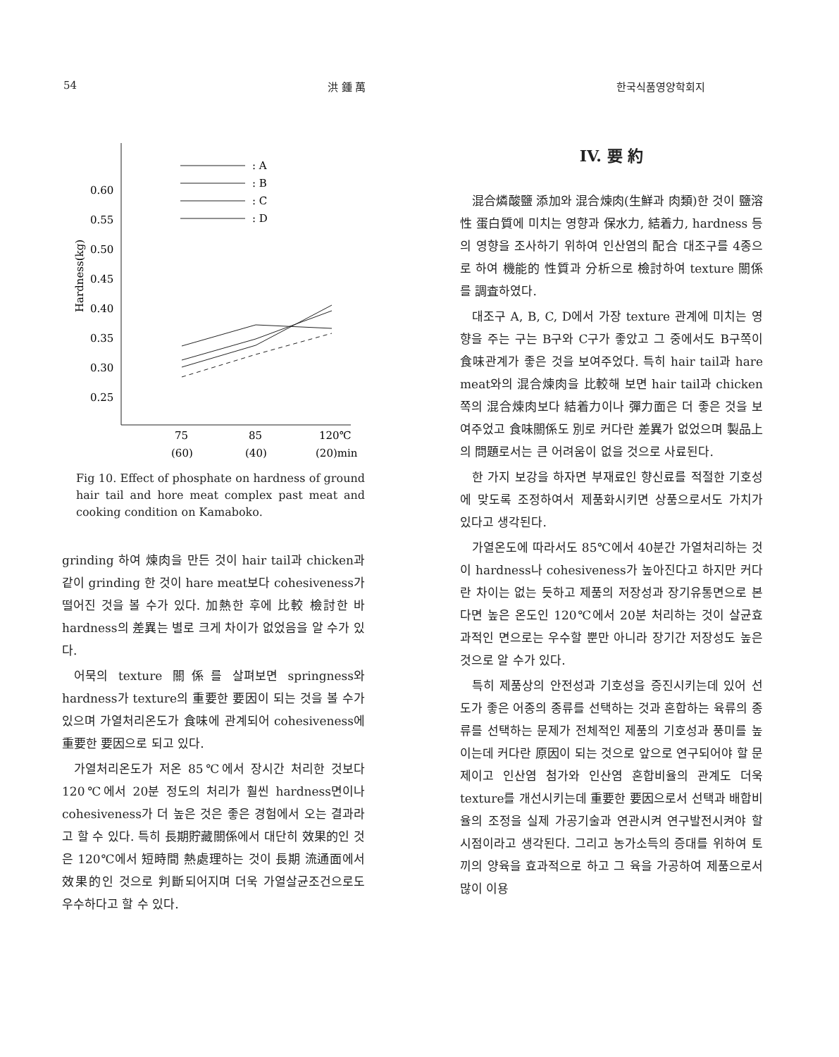54 洪 鍾 萬 한국식품영양학회지
Hardness(kg)
0.60
0.55
0.50
0.45
0.40
0.35
0.30
0.25
: A
: B
: C
: D
75
85
120℃
(60)
(40)
(20)min
Fig 10. Effect of phosphate on hardness of ground hair tail and hore meat complex past meat and cooking condition on Kamaboko.
grinding 하여 煉肉을 만든 것이 hair tail과 chicken과 같이 grinding 한 것이 hare meat보다 cohesiveness가 떨어진 것을 볼 수가 있다. 加熱한 후에 比較 檢討한 바 hardness의 差異는 별로 크게 차이가 없었음을 알 수가 있다.
어묵의 texture 關係를 살펴보면 springness와 hardness가 texture의 重要한 要因이 되는 것을 볼 수가 있으며 가열처리온도가 食味에 관계되어 cohesiveness에 重要한 要因으로 되고 있다.
가열처리온도가 저온 85℃에서 장시간 처리한 것보다 120℃에서 20분 정도의 처리가 훨씬 hardness면이나 cohesiveness가 더 높은 것은 좋은 경험에서 오는 결과라고 할 수 있다. 특히 長期貯藏關係에서 대단히 效果的인 것은 120℃에서 短時間 熱處理하는 것이 長期 流通面에서 效果的인 것으로 判斷되어지며 더욱 가열살균조건으로도 우수하다고 할 수 있다.
IV. 要 約
混合燐酸鹽 添加와 混合煉肉(生鮮과 肉類)한 것이 鹽溶性 蛋白質에 미치는 영향과 保水力, 結着力, hardness 등의 영향을 조사하기 위하여 인산염의 配合 대조구를 4종으로 하여 機能的 性質과 分析으로 檢討하여 texture 關係를 調査하였다.
대조구 A, B, C, D에서 가장 texture 관계에 미치는 영향을 주는 구는 B구와 C구가 좋았고 그 중에서도 B구쪽이 食味관계가 좋은 것을 보여주었다. 특히 hair tail과 hare meat와의 混合煉肉을 比較해 보면 hair tail과 chicken 쪽의 混合煉肉보다 結着力이나 彈力面은 더 좋은 것을 보여주었고 食味關係도 別로 커다란 差異가 없었으며 製品上의 問題로서는 큰 어려움이 없을 것으로 사료된다.
한 가지 보강을 하자면 부재료인 향신료를 적절한 기호성에 맞도록 조정하여서 제품화시키면 상품으로서도 가치가 있다고 생각된다.
가열온도에 따라서도 85℃에서 40분간 가열처리하는 것이 hardness나 cohesiveness가 높아진다고 하지만 커다란 차이는 없는 듯하고 제품의 저장성과 장기유통면으로 본다면 높은 온도인 120℃에서 20분 처리하는 것이 살균효과적인 면으로는 우수할 뿐만 아니라 장기간 저장성도 높은 것으로 알 수가 있다.
특히 제품상의 안전성과 기호성을 증진시키는데 있어 선도가 좋은 어종의 종류를 선택하는 것과 혼합하는 육류의 종류를 선택하는 문제가 전체적인 제품의 기호성과 풍미를 높이는데 커다란 原因이 되는 것으로 앞으로 연구되어야 할 문제이고 인산염 첨가와 인산염 혼합비율의 관계도 더욱 texture를 개선시키는데 重要한 要因으로서 선택과 배합비율의 조정을 실제 가공기술과 연관시켜 연구발전시켜야 할 시점이라고 생각된다. 그리고 농가소득의 증대를 위하여 토끼의 양육을 효과적으로 하고 그 육을 가공하여 제품으로서 많이 이용